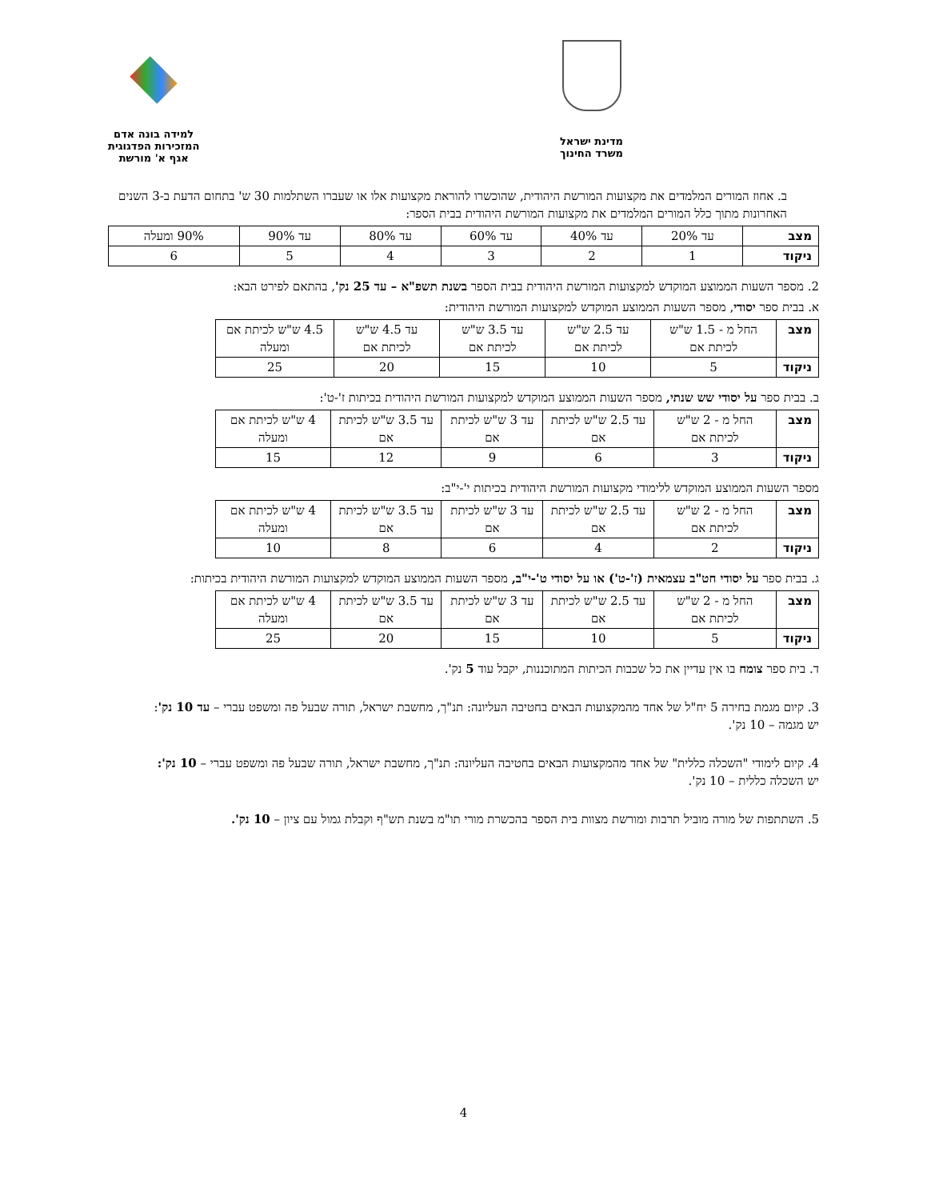מדינת ישראל
משרד החינוך
למידה בונה אדם
המזכירות הפדגוגית
אגף א' מורשת
ב. אחוז המורים המלמדים את מקצועות המורשת היהודית, שהוכשרו להוראת מקצועות אלו או שעברו השתלמות 30 ש' בתחום הדעת ב-3 השנים האחרונות מתוך כלל המורים המלמדים את מקצועות המורשת היהודית בבית הספר:
| מצב | עד 20% | עד 40% | עד 60% | עד 80% | עד 90% | 90% ומעלה |
| ניקוד | 1 | 2 | 3 | 4 | 5 | 6 |
2. מספר השעות הממוצע המוקדש למקצועות המורשת היהודית בבית הספר בשנת תשפ"א – עד 25 נק', בהתאם לפירט הבא:
א. בבית ספר יסודי, מספר השעות הממוצע המוקדש למקצועות המורשת היהודית:
| מצב | החל מ - 1.5 ש"ש לכיתת אם | עד 2.5 ש"ש לכיתת אם | עד 3.5 ש"ש לכיתת אם | עד 4.5 ש"ש לכיתת אם | 4.5 ש"ש לכיתת אם ומעלה |
| ניקוד | 5 | 10 | 15 | 20 | 25 |
ב. בבית ספר על יסודי שש שנתי, מספר השעות הממוצע המוקדש למקצועות המורשת היהודית בכיתות ז'-ט':
| מצב | החל מ - 2 ש"ש לכיתת אם | עד 2.5 ש"ש לכיתת אם | עד 3 ש"ש לכיתת אם | עד 3.5 ש"ש לכיתת אם | 4 ש"ש לכיתת אם ומעלה |
| ניקוד | 3 | 6 | 9 | 12 | 15 |
מספר השעות הממוצע המוקדש ללימודי מקצועות המורשת היהודית בכיתות י'-י"ב:
| מצב | החל מ - 2 ש"ש לכיתת אם | עד 2.5 ש"ש לכיתת אם | עד 3 ש"ש לכיתת אם | עד 3.5 ש"ש לכיתת אם | 4 ש"ש לכיתת אם ומעלה |
| ניקוד | 2 | 4 | 6 | 8 | 10 |
ג. בבית ספר על יסודי חט"ב עצמאית (ז'-ט') או על יסודי ט'-י"ב, מספר השעות הממוצע המוקדש למקצועות המורשת היהודית בכיתות:
| מצב | החל מ - 2 ש"ש לכיתת אם | עד 2.5 ש"ש לכיתת אם | עד 3 ש"ש לכיתת אם | עד 3.5 ש"ש לכיתת אם | 4 ש"ש לכיתת אם ומעלה |
| ניקוד | 5 | 10 | 15 | 20 | 25 |
ד. בית ספר צומח בו אין עדיין את כל שכבות הכיתות המתוכננות, יקבל עוד 5 נק'.
3. קיום מגמת בחירה 5 יח"ל של אחד מהמקצועות הבאים בחטיבה העליונה: תנ"ך, מחשבת ישראל, תורה שבעל פה ומשפט עברי – עד 10 נק':
יש מגמה – 10 נק'.
4. קיום לימודי "השכלה כללית" של אחד מהמקצועות הבאים בחטיבה העליונה: תנ"ך, מחשבת ישראל, תורה שבעל פה ומשפט עברי – 10 נק':
יש השכלה כללית – 10 נק'.
5. השתתפות של מורה מוביל תרבות ומורשת מצוות בית הספר בהכשרת מורי תו"מ בשנת תש"ף וקבלת גמול עם ציון – 10 נק'.
4